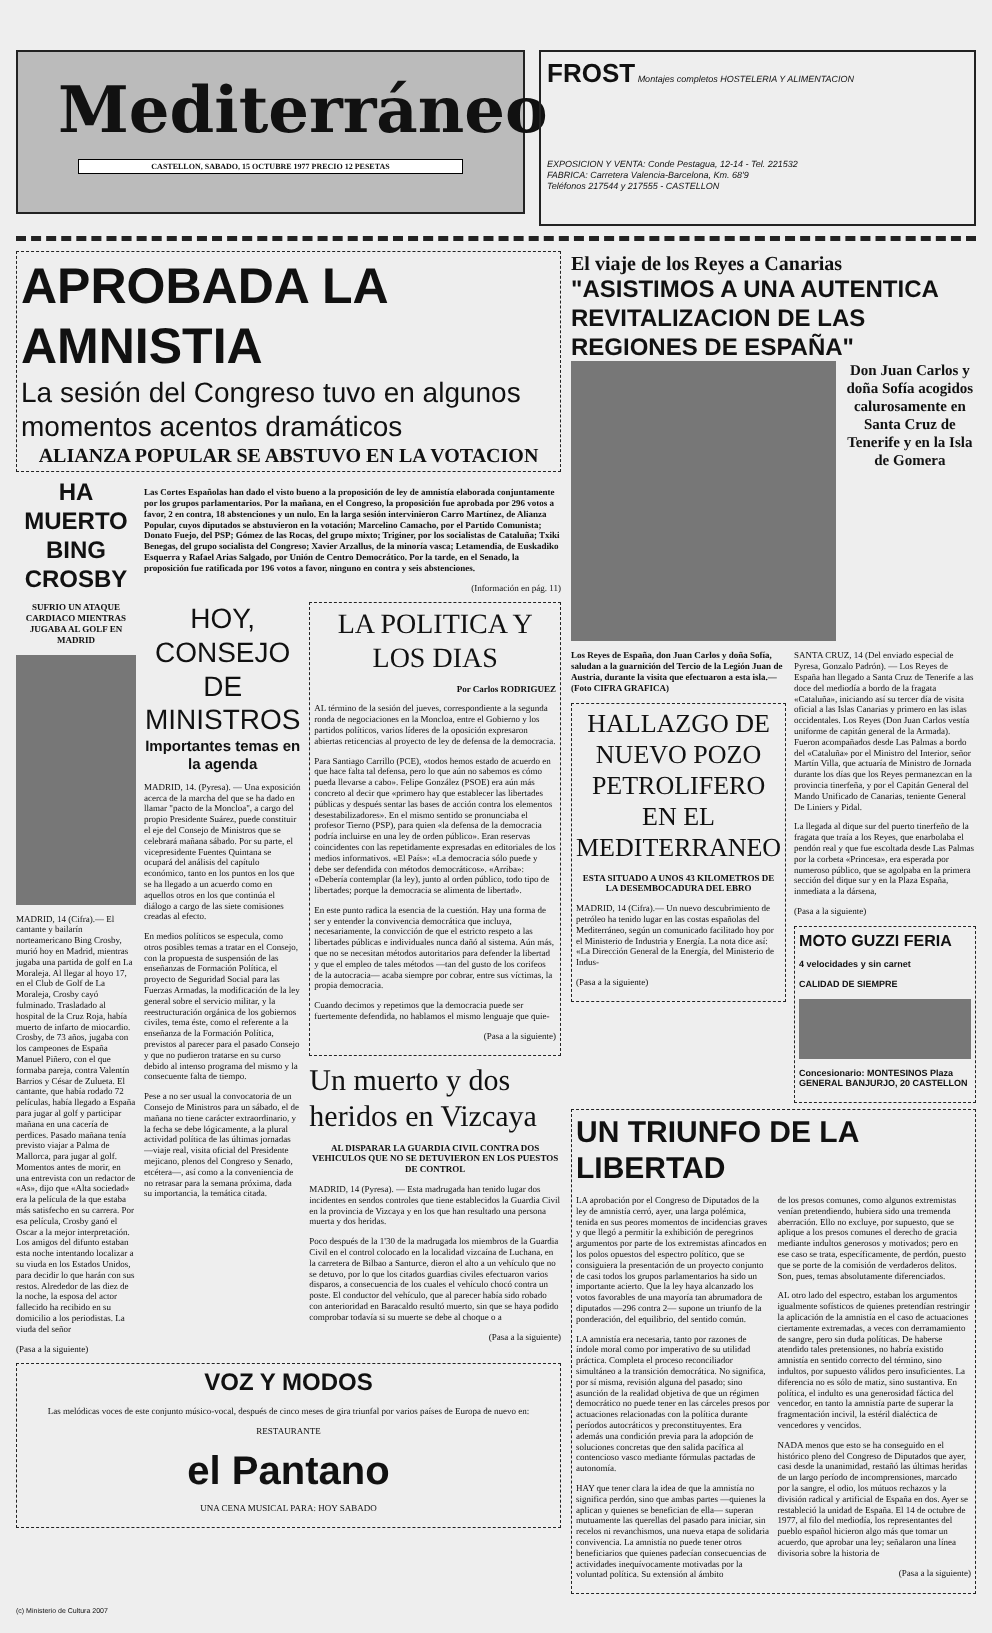Mediterráneo
CASTELLON, SABADO, 15 OCTUBRE 1977 PRECIO 12 PESETAS
FROST Montajes completos HOSTELERIA Y ALIMENTACION
EXPOSICION Y VENTA: Conde Pestagua, 12-14 - Tel. 221532
FABRICA: Carretera Valencia-Barcelona, Km. 68'9
Teléfonos 217544 y 217555 - CASTELLON
APROBADA LA AMNISTIA
La sesión del Congreso tuvo en algunos momentos acentos dramáticos
ALIANZA POPULAR SE ABSTUVO EN LA VOTACION
HA MUERTO BING CROSBY
SUFRIO UN ATAQUE CARDIACO MIENTRAS JUGABA AL GOLF EN MADRID
MADRID, 14 (Cifra).— El cantante y bailarín norteamericano Bing Crosby, murió hoy en Madrid, mientras jugaba una partida de golf en La Moraleja. Al llegar al hoyo 17, en el Club de Golf de La Moraleja, Crosby cayó fulminado. Trasladado al hospital de la Cruz Roja, había muerto de infarto de miocardio. Crosby, de 73 años, jugaba con los campeones de España Manuel Piñero, con el que formaba pareja, contra Valentín Barrios y César de Zulueta. El cantante, que había rodado 72 películas, había llegado a España para jugar al golf y participar mañana en una cacería de perdices. Pasado mañana tenía previsto viajar a Palma de Mallorca, para jugar al golf. Momentos antes de morir, en una entrevista con un redactor de «As», dijo que «Alta sociedad» era la película de la que estaba más satisfecho en su carrera. Por esa película, Crosby ganó el Oscar a la mejor interpretación. Los amigos del difunto estaban esta noche intentando localizar a su viuda en los Estados Unidos, para decidir lo que harán con sus restos. Alrededor de las diez de la noche, la esposa del actor fallecido ha recibido en su domicilio a los periodistas. La viuda del señor
(Pasa a la siguiente)
Las Cortes Españolas han dado el visto bueno a la proposición de ley de amnistía elaborada conjuntamente por los grupos parlamentarios. Por la mañana, en el Congreso, la proposición fue aprobada por 296 votos a favor, 2 en contra, 18 abstenciones y un nulo. En la larga sesión intervinieron Carro Martínez, de Alianza Popular, cuyos diputados se abstuvieron en la votación; Marcelino Camacho, por el Partido Comunista; Donato Fuejo, del PSP; Gómez de las Rocas, del grupo mixto; Triginer, por los socialistas de Cataluña; Txiki Benegas, del grupo socialista del Congreso; Xavier Arzallus, de la minoría vasca; Letamendia, de Euskadiko Esquerra y Rafael Arias Salgado, por Unión de Centro Democrático. Por la tarde, en el Senado, la proposición fue ratificada por 196 votos a favor, ninguno en contra y seis abstenciones.
(Información en pág. 11)
HOY, CONSEJO DE MINISTROS
Importantes temas en la agenda
MADRID, 14. (Pyresa). — Una exposición acerca de la marcha del que se ha dado en llamar "pacto de la Moncloa", a cargo del propio Presidente Suárez, puede constituir el eje del Consejo de Ministros que se celebrará mañana sábado. Por su parte, el vicepresidente Fuentes Quintana se ocupará del análisis del capítulo económico, tanto en los puntos en los que se ha llegado a un acuerdo como en aquellos otros en los que continúa el diálogo a cargo de las siete comisiones creadas al efecto.
En medios políticos se especula, como otros posibles temas a tratar en el Consejo, con la propuesta de suspensión de las enseñanzas de Formación Política, el proyecto de Seguridad Social para las Fuerzas Armadas, la modificación de la ley general sobre el servicio militar, y la reestructuración orgánica de los gobiernos civiles, tema éste, como el referente a la enseñanza de la Formación Política, previstos al parecer para el pasado Consejo y que no pudieron tratarse en su curso debido al intenso programa del mismo y la consecuente falta de tiempo.
Pese a no ser usual la convocatoria de un Consejo de Ministros para un sábado, el de mañana no tiene carácter extraordinario, y la fecha se debe lógicamente, a la plural actividad política de las últimas jornadas —viaje real, visita oficial del Presidente mejicano, plenos del Congreso y Senado, etcétera—, así como a la conveniencia de no retrasar para la semana próxima, dada su importancia, la temática citada.
LA POLITICA Y LOS DIAS
Por Carlos RODRIGUEZ
AL término de la sesión del jueves, correspondiente a la segunda ronda de negociaciones en la Moncloa, entre el Gobierno y los partidos políticos, varios líderes de la oposición expresaron abiertas reticencias al proyecto de ley de defensa de la democracia.
Para Santiago Carrillo (PCE), «todos hemos estado de acuerdo en que hace falta tal defensa, pero lo que aún no sabemos es cómo pueda llevarse a cabo». Felipe González (PSOE) era aún más concreto al decir que «primero hay que establecer las libertades públicas y después sentar las bases de acción contra los elementos desestabilizadores». En el mismo sentido se pronunciaba el profesor Tierno (PSP), para quien «la defensa de la democracia podría incluirse en una ley de orden público». Eran reservas coincidentes con las repetidamente expresadas en editoriales de los medios informativos. «El País»: «La democracia sólo puede y debe ser defendida con métodos democráticos». «Arriba»: «Debería contemplar (la ley), junto al orden público, todo tipo de libertades; porque la democracia se alimenta de libertad».
En este punto radica la esencia de la cuestión. Hay una forma de ser y entender la convivencia democrática que incluya, necesariamente, la convicción de que el estricto respeto a las libertades públicas e individuales nunca dañó al sistema. Aún más, que no se necesitan métodos autoritarios para defender la libertad y que el empleo de tales métodos —tan del gusto de los corifeos de la autocracia— acaba siempre por cobrar, entre sus víctimas, la propia democracia.
Cuando decimos y repetimos que la democracia puede ser fuertemente defendida, no hablamos el mismo lenguaje que quie-
(Pasa a la siguiente)
Un muerto y dos heridos en Vizcaya
AL DISPARAR LA GUARDIA CIVIL CONTRA DOS VEHICULOS QUE NO SE DETUVIERON EN LOS PUESTOS DE CONTROL
MADRID, 14 (Pyresa). — Esta madrugada han tenido lugar dos incidentes en sendos controles que tiene establecidos la Guardia Civil en la provincia de Vizcaya y en los que han resultado una persona muerta y dos heridas.
Poco después de la 1'30 de la madrugada los miembros de la Guardia Civil en el control colocado en la localidad vizcaína de Luchana, en la carretera de Bilbao a Santurce, dieron el alto a un vehículo que no se detuvo, por lo que los citados guardias civiles efectuaron varios disparos, a consecuencia de los cuales el vehículo chocó contra un poste. El conductor del vehículo, que al parecer había sido robado con anterioridad en Baracaldo resultó muerto, sin que se haya podido comprobar todavía si su muerte se debe al choque o a
(Pasa a la siguiente)
VOZ Y MODOS
Las melódicas voces de este conjunto músico-vocal, después de cinco meses de gira triunfal por varios países de Europa de nuevo en:
RESTAURANTE
el Pantano
UNA CENA MUSICAL PARA: HOY SABADO
El viaje de los Reyes a Canarias
"ASISTIMOS A UNA AUTENTICA REVITALIZACION DE LAS REGIONES DE ESPAÑA"
Don Juan Carlos y doña Sofía acogidos calurosamente en Santa Cruz de Tenerife y en la Isla de Gomera
Los Reyes de España, don Juan Carlos y doña Sofía, saludan a la guarnición del Tercio de la Legión Juan de Austria, durante la visita que efectuaron a esta isla.—(Foto CIFRA GRAFICA)
HALLAZGO DE NUEVO POZO PETROLIFERO EN EL MEDITERRANEO
ESTA SITUADO A UNOS 43 KILOMETROS DE LA DESEMBOCADURA DEL EBRO
MADRID, 14 (Cifra).— Un nuevo descubrimiento de petróleo ha tenido lugar en las costas españolas del Mediterráneo, según un comunicado facilitado hoy por el Ministerio de Industria y Energía. La nota dice así: «La Dirección General de la Energía, del Ministerio de Indus-
(Pasa a la siguiente)
SANTA CRUZ, 14 (Del enviado especial de Pyresa, Gonzalo Padrón). — Los Reyes de España han llegado a Santa Cruz de Tenerife a las doce del mediodía a bordo de la fragata «Cataluña», iniciando así su tercer día de visita oficial a las Islas Canarias y primero en las islas occidentales. Los Reyes (Don Juan Carlos vestía uniforme de capitán general de la Armada). Fueron acompañados desde Las Palmas a bordo del «Cataluña» por el Ministro del Interior, señor Martín Villa, que actuaría de Ministro de Jornada durante los días que los Reyes permanezcan en la provincia tinerfeña, y por el Capitán General del Mando Unificado de Canarias, teniente General De Liniers y Pidal.
La llegada al dique sur del puerto tinerfeño de la fragata que traía a los Reyes, que enarbolaba el pendón real y que fue escoltada desde Las Palmas por la corbeta «Princesa», era esperada por numeroso público, que se agolpaba en la primera sección del dique sur y en la Plaza España, inmediata a la dársena,
(Pasa a la siguiente)
MOTO GUZZI FERIA
4 velocidades y sin carnet
CALIDAD DE SIEMPRE
Concesionario: MONTESINOS Plaza GENERAL BANJURJO, 20 CASTELLON
UN TRIUNFO DE LA LIBERTAD
LA aprobación por el Congreso de Diputados de la ley de amnistía cerró, ayer, una larga polémica, tenida en sus peores momentos de incidencias graves y que llegó a permitir la exhibición de peregrinos argumentos por parte de los extremistas afincados en los polos opuestos del espectro político, que se consiguiera la presentación de un proyecto conjunto de casi todos los grupos parlamentarios ha sido un importante acierto. Que la ley haya alcanzado los votos favorables de una mayoría tan abrumadora de diputados —296 contra 2— supone un triunfo de la ponderación, del equilibrio, del sentido común.
LA amnistía era necesaria, tanto por razones de índole moral como por imperativo de su utilidad práctica. Completa el proceso reconciliador simultáneo a la transición democrática. No significa, por sí misma, revisión alguna del pasado; sino asunción de la realidad objetiva de que un régimen democrático no puede tener en las cárceles presos por actuaciones relacionadas con la política durante períodos autocráticos y preconstituyentes. Era además una condición previa para la adopción de soluciones concretas que den salida pacífica al contencioso vasco mediante fórmulas pactadas de autonomía.
HAY que tener clara la idea de que la amnistía no significa perdón, sino que ambas partes —quienes la aplican y quienes se benefician de ella— superan mutuamente las querellas del pasado para iniciar, sin recelos ni revanchismos, una nueva etapa de solidaria convivencia. La amnistía no puede tener otros beneficiarios que quienes padecían consecuencias de actividades inequívocamente motivadas por la voluntad política. Su extensión al ámbito
de los presos comunes, como algunos extremistas venían pretendiendo, hubiera sido una tremenda aberración. Ello no excluye, por supuesto, que se aplique a los presos comunes el derecho de gracia mediante indultos generosos y motivados; pero en ese caso se trata, específicamente, de perdón, puesto que se porte de la comisión de verdaderos delitos. Son, pues, temas absolutamente diferenciados.
AL otro lado del espectro, estaban los argumentos igualmente sofísticos de quienes pretendían restringir la aplicación de la amnistía en el caso de actuaciones ciertamente extremadas, a veces con derramamiento de sangre, pero sin duda políticas. De haberse atendido tales pretensiones, no habría existido amnistía en sentido correcto del término, sino indultos, por supuesto válidos pero insuficientes. La diferencia no es sólo de matiz, sino sustantiva. En política, el indulto es una generosidad fáctica del vencedor, en tanto la amnistía parte de superar la fragmentación incivil, la estéril dialéctica de vencedores y vencidos.
NADA menos que esto se ha conseguido en el histórico pleno del Congreso de Diputados que ayer, casi desde la unanimidad, restañó las últimas heridas de un largo período de incomprensiones, marcado por la sangre, el odio, los mútuos rechazos y la división radical y artificial de España en dos. Ayer se restableció la unidad de España. El 14 de octubre de 1977, al filo del mediodía, los representantes del pueblo español hicieron algo más que tomar un acuerdo, que aprobar una ley; señalaron una línea divisoria sobre la historia de
(Pasa a la siguiente)
(c) Ministerio de Cultura 2007